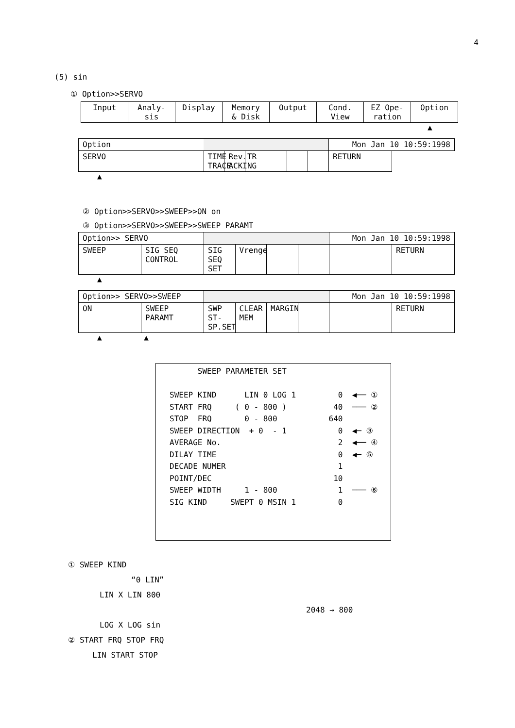4
(5) sin
① Option>>SERVO
| Input | Analy- sis | Display | Memory & Disk | Output | Cond. View | EZ Ope- ration | Option |
▲
| Option | | | | | | | Mon Jan 10 10:59:1998 |
| SERVO | TIME TRACE | Rev.TR ACKING | | | | | RETURN |
▲
② Option>>SERVO>>SWEEP>>ON on
③ Option>>SERVO>>SWEEP>>SWEEP PARAMT
| Option>> SERVO | | | | | | Mon Jan 10 10:59:1998 | |
| SWEEP | SIG SEQ CONTROL | SIG SEQ SET | Vrenge | | | | RETURN |
▲
| Option>> SERVO>>SWEEP | | | | | | Mon Jan 10 10:59:1998 | |
| ON | SWEEP PARAMT | SWP ST- SP.SET | CLEAR MEM | MARGIN | | | RETURN |
▲ ▲
SWEEP PARAMETER SET SWEEP KIND LIN 0 LOG 1 0 ◀── ① START FRQ ( 0 - 800 ) 40 ─── ② STOP FRQ 0 - 800 640 SWEEP DIRECTION + 0 - 1 0 ◀─ ③ AVERAGE No. 2 ◀── ④ DILAY TIME 0 ◀─ ⑤ DECADE NUMER 1 POINT/DEC 10 SWEEP WIDTH 1 - 800 1 ─── ⑥ SIG KIND SWEPT 0 MSIN 1 0
① SWEEP KIND
“0 LIN”
LIN X LIN 800
2048 → 800
LOG X LOG sin
② START FRQ STOP FRQ
LIN START STOP